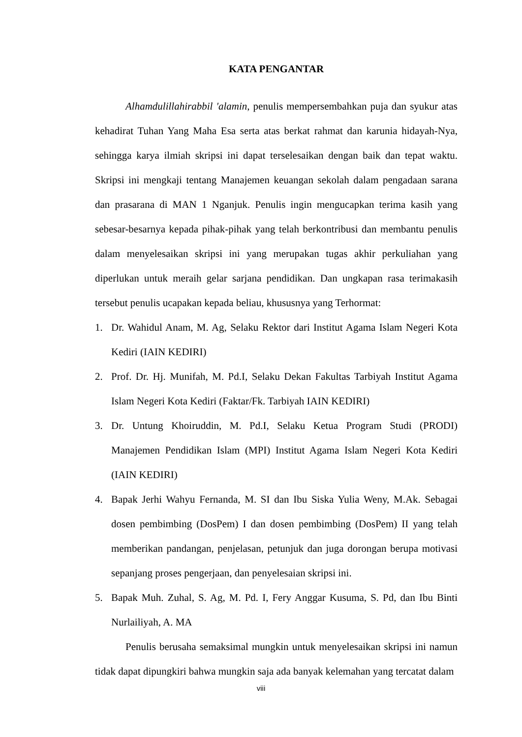KATA PENGANTAR
Alhamdulillahirabbil 'alamin, penulis mempersembahkan puja dan syukur atas kehadirat Tuhan Yang Maha Esa serta atas berkat rahmat dan karunia hidayah-Nya, sehingga karya ilmiah skripsi ini dapat terselesaikan dengan baik dan tepat waktu. Skripsi ini mengkaji tentang Manajemen keuangan sekolah dalam pengadaan sarana dan prasarana di MAN 1 Nganjuk. Penulis ingin mengucapkan terima kasih yang sebesar-besarnya kepada pihak-pihak yang telah berkontribusi dan membantu penulis dalam menyelesaikan skripsi ini yang merupakan tugas akhir perkuliahan yang diperlukan untuk meraih gelar sarjana pendidikan. Dan ungkapan rasa terimakasih tersebut penulis ucapakan kepada beliau, khususnya yang Terhormat:
1. Dr. Wahidul Anam, M. Ag, Selaku Rektor dari Institut Agama Islam Negeri Kota Kediri (IAIN KEDIRI)
2. Prof. Dr. Hj. Munifah, M. Pd.I, Selaku Dekan Fakultas Tarbiyah Institut Agama Islam Negeri Kota Kediri (Faktar/Fk. Tarbiyah IAIN KEDIRI)
3. Dr. Untung Khoiruddin, M. Pd.I, Selaku Ketua Program Studi (PRODI) Manajemen Pendidikan Islam (MPI) Institut Agama Islam Negeri Kota Kediri (IAIN KEDIRI)
4. Bapak Jerhi Wahyu Fernanda, M. SI dan Ibu Siska Yulia Weny, M.Ak. Sebagai dosen pembimbing (DosPem) I dan dosen pembimbing (DosPem) II yang telah memberikan pandangan, penjelasan, petunjuk dan juga dorongan berupa motivasi sepanjang proses pengerjaan, dan penyelesaian skripsi ini.
5. Bapak Muh. Zuhal, S. Ag, M. Pd. I, Fery Anggar Kusuma, S. Pd, dan Ibu Binti Nurlailiyah, A. MA
Penulis berusaha semaksimal mungkin untuk menyelesaikan skripsi ini namun tidak dapat dipungkiri bahwa mungkin saja ada banyak kelemahan yang tercatat dalam
viii